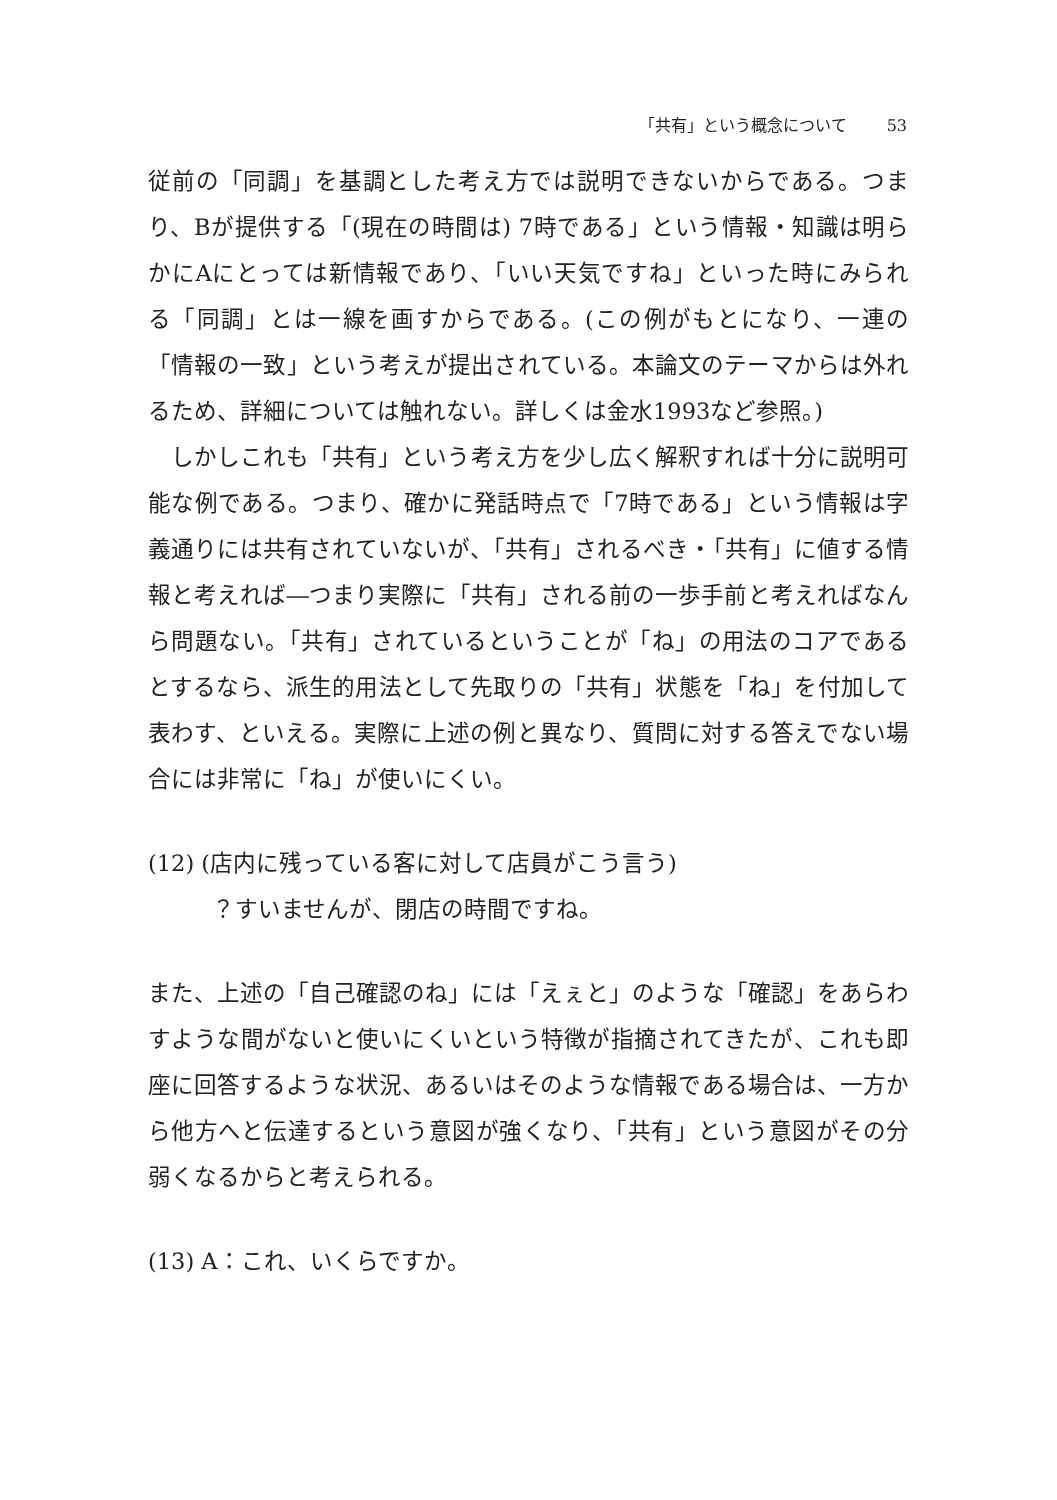「共有」という概念について 53
従前の「同調」を基調とした考え方では説明できないからである。つまり、Bが提供する「(現在の時間は) 7時である」という情報・知識は明らかにAにとっては新情報であり、「いい天気ですね」といった時にみられる「同調」とは一線を画すからである。(この例がもとになり、一連の「情報の一致」という考えが提出されている。本論文のテーマからは外れるため、詳細については触れない。詳しくは金水1993など参照。)
しかしこれも「共有」という考え方を少し広く解釈すれば十分に説明可能な例である。つまり、確かに発話時点で「7時である」という情報は字義通りには共有されていないが、「共有」されるべき・「共有」に値する情報と考えれば―つまり実際に「共有」される前の一歩手前と考えればなんら問題ない。「共有」されているということが「ね」の用法のコアであるとするなら、派生的用法として先取りの「共有」状態を「ね」を付加して表わす、といえる。実際に上述の例と異なり、質問に対する答えでない場合には非常に「ね」が使いにくい。
(12) (店内に残っている客に対して店員がこう言う)
？すいませんが、閉店の時間ですね。
また、上述の「自己確認のね」には「えぇと」のような「確認」をあらわすような間がないと使いにくいという特徴が指摘されてきたが、これも即座に回答するような状況、あるいはそのような情報である場合は、一方から他方へと伝達するという意図が強くなり、「共有」という意図がその分弱くなるからと考えられる。
(13) A：これ、いくらですか。